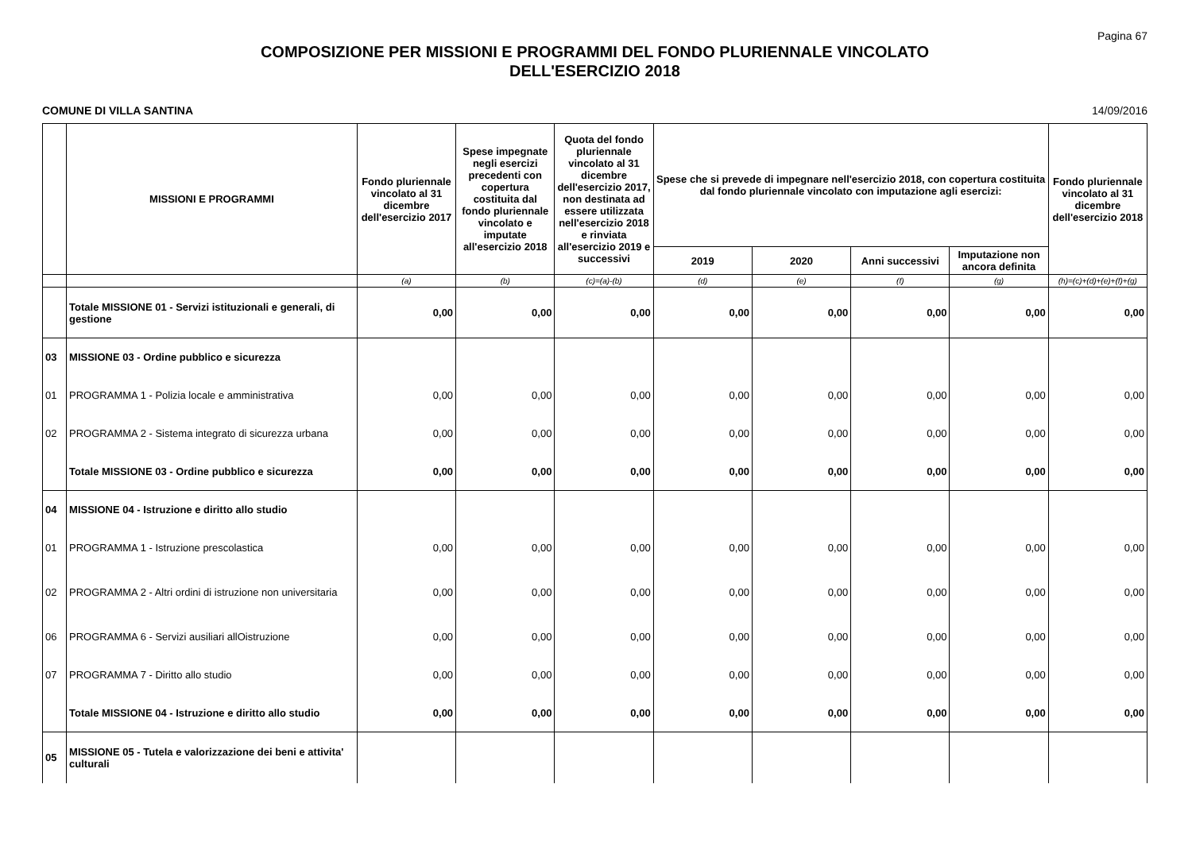Pagina 67
COMPOSIZIONE PER MISSIONI E PROGRAMMI DEL FONDO PLURIENNALE VINCOLATO
DELL'ESERCIZIO 2018
COMUNE DI VILLA SANTINA 14/09/2016
| | MISSIONI E PROGRAMMI | Fondo pluriennale vincolato al 31 dicembre dell'esercizio 2017 | Spese impegnate negli esercizi precedenti con copertura costituita dal fondo pluriennale vincolato e imputate all'esercizio 2018 | Quota del fondo pluriennale vincolato al 31 dicembre dell'esercizio 2017, non destinata ad essere utilizzata nell'esercizio 2018 e rinviata all'esercizio 2019 e successivi | Spese che si prevede di impegnare nell'esercizio 2018, con copertura costituita dal fondo pluriennale vincolato con imputazione agli esercizi: | | | | Fondo pluriennale vincolato al 31 dicembre dell'esercizio 2018 |
| --- | --- | --- | --- | --- | --- | --- | --- | --- | --- |
| | | | | | 2019 | 2020 | Anni successivi | Imputazione non ancora definita | |
| | | (a) | (b) | (c)=(a)-(b) | (d) | (e) | (f) | (g) | (h)=(c)+(d)+(e)+(f)+(g) |
| | Totale MISSIONE 01 - Servizi istituzionali e generali, di gestione | 0,00 | 0,00 | 0,00 | 0,00 | 0,00 | 0,00 | 0,00 | 0,00 |
| 03 | MISSIONE 03 - Ordine pubblico e sicurezza | | | | | | | | |
| 01 | PROGRAMMA 1 - Polizia locale e amministrativa | 0,00 | 0,00 | 0,00 | 0,00 | 0,00 | 0,00 | 0,00 | 0,00 |
| 02 | PROGRAMMA 2 - Sistema integrato di sicurezza urbana | 0,00 | 0,00 | 0,00 | 0,00 | 0,00 | 0,00 | 0,00 | 0,00 |
| | Totale MISSIONE 03 - Ordine pubblico e sicurezza | 0,00 | 0,00 | 0,00 | 0,00 | 0,00 | 0,00 | 0,00 | 0,00 |
| 04 | MISSIONE 04 - Istruzione e diritto allo studio | | | | | | | | |
| 01 | PROGRAMMA 1 - Istruzione prescolastica | 0,00 | 0,00 | 0,00 | 0,00 | 0,00 | 0,00 | 0,00 | 0,00 |
| 02 | PROGRAMMA 2 - Altri ordini di istruzione non universitaria | 0,00 | 0,00 | 0,00 | 0,00 | 0,00 | 0,00 | 0,00 | 0,00 |
| 06 | PROGRAMMA 6 - Servizi ausiliari allOistruzione | 0,00 | 0,00 | 0,00 | 0,00 | 0,00 | 0,00 | 0,00 | 0,00 |
| 07 | PROGRAMMA 7 - Diritto allo studio | 0,00 | 0,00 | 0,00 | 0,00 | 0,00 | 0,00 | 0,00 | 0,00 |
| | Totale MISSIONE 04 - Istruzione e diritto allo studio | 0,00 | 0,00 | 0,00 | 0,00 | 0,00 | 0,00 | 0,00 | 0,00 |
| 05 | MISSIONE 05 - Tutela e valorizzazione dei beni e attivita' culturali | | | | | | | | |